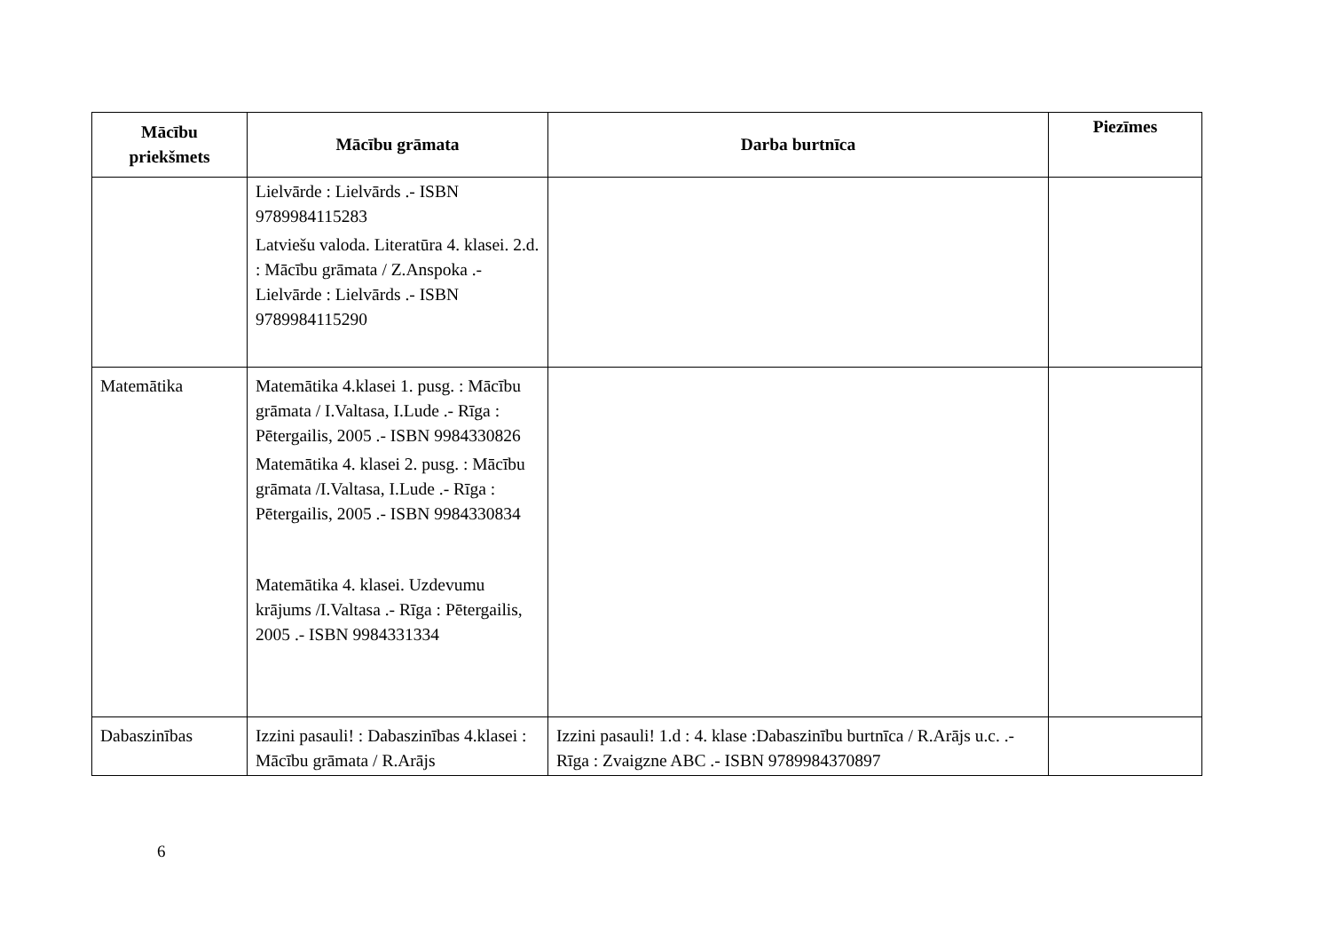| Mācību priekšmets | Mācību grāmata | Darba burtnīca | Piezīmes |
| --- | --- | --- | --- |
| | Lielvārde : Lielvārds .- ISBN 9789984115283 Latviešu valoda. Literatūra 4. klasei. 2.d. : Mācību grāmata / Z.Anspoka .- Lielvārde : Lielvārds .- ISBN 9789984115290 | | |
| Matemātika | Matemātika 4.klasei 1. pusg. : Mācību grāmata / I.Valtasa, I.Lude .- Rīga : Pētergailis, 2005 .- ISBN 9984330826 Matemātika 4. klasei 2. pusg. : Mācību grāmata /I.Valtasa, I.Lude .- Rīga : Pētergailis, 2005 .- ISBN 9984330834 Matemātika 4. klasei. Uzdevumu krājums /I.Valtasa .- Rīga : Pētergailis, 2005 .- ISBN 9984331334 | | |
| Dabaszinības | Izzini pasauli! : Dabaszinības 4.klasei : Mācību grāmata / R.Arājs | Izzini pasauli! 1.d : 4. klase :Dabaszinību burtnīca / R.Arājs u.c. .- Rīga : Zvaigzne ABC .- ISBN 9789984370897 | |
6